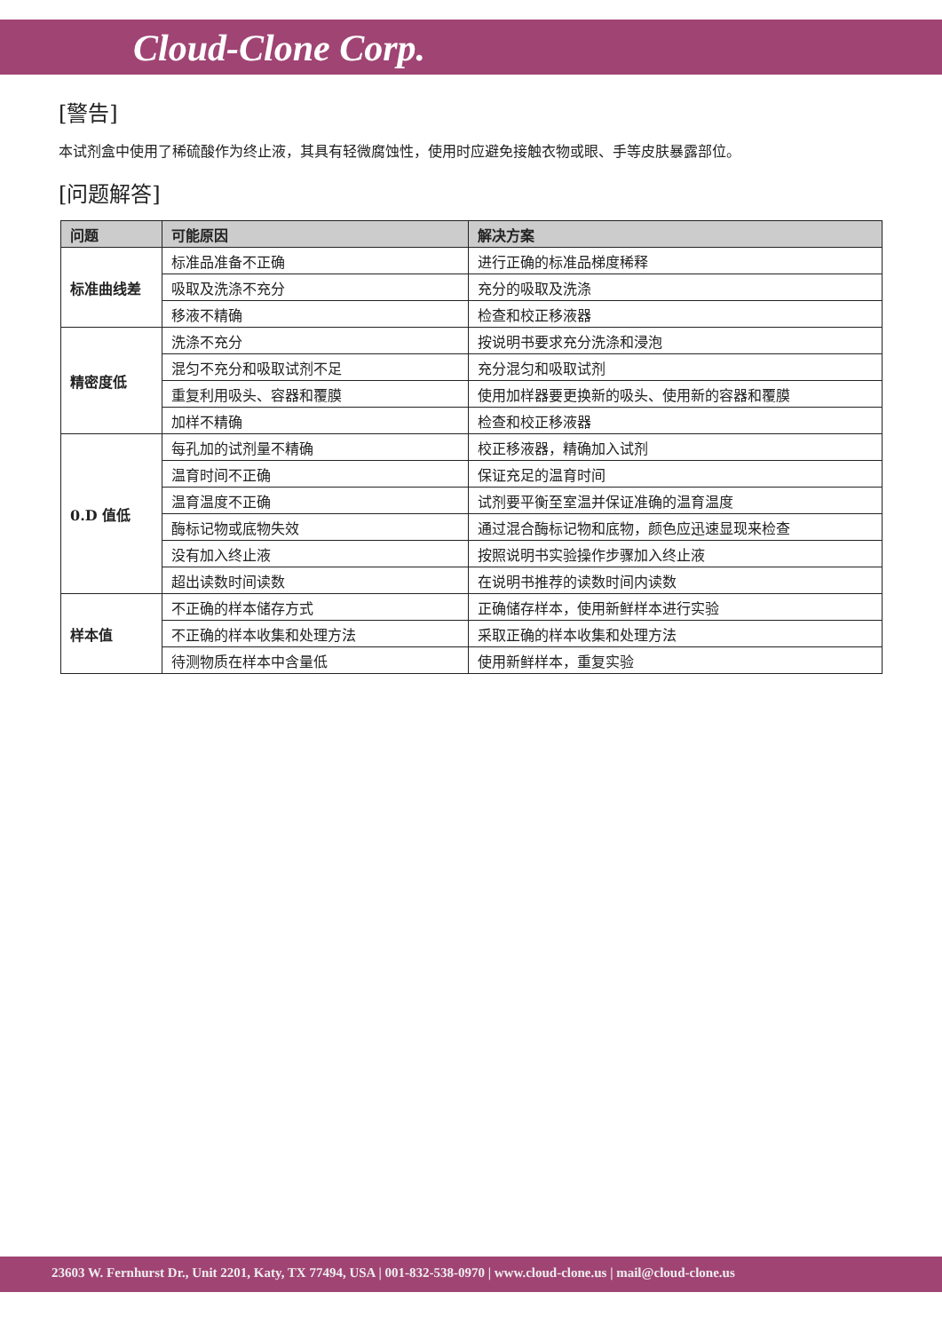Cloud-Clone Corp.
[警告]
本试剂盒中使用了稀硫酸作为终止液，其具有轻微腐蚀性，使用时应避免接触衣物或眼、手等皮肤暴露部位。
[问题解答]
| 问题 | 可能原因 | 解决方案 |
| --- | --- | --- |
| 标准曲线差 | 标准品准备不正确 | 进行正确的标准品梯度稀释 |
| | 吸取及洗涤不充分 | 充分的吸取及洗涤 |
| | 移液不精确 | 检查和校正移液器 |
| 精密度低 | 洗涤不充分 | 按说明书要求充分洗涤和浸泡 |
| | 混匀不充分和吸取试剂不足 | 充分混匀和吸取试剂 |
| | 重复利用吸头、容器和覆膜 | 使用加样器要更换新的吸头、使用新的容器和覆膜 |
| | 加样不精确 | 检查和校正移液器 |
| 0.D 值低 | 每孔加的试剂量不精确 | 校正移液器，精确加入试剂 |
| | 温育时间不正确 | 保证充足的温育时间 |
| | 温育温度不正确 | 试剂要平衡至室温并保证准确的温育温度 |
| | 酶标记物或底物失效 | 通过混合酶标记物和底物，颜色应迅速显现来检查 |
| | 没有加入终止液 | 按照说明书实验操作步骤加入终止液 |
| | 超出读数时间读数 | 在说明书推荐的读数时间内读数 |
| 样本值 | 不正确的样本储存方式 | 正确储存样本，使用新鲜样本进行实验 |
| | 不正确的样本收集和处理方法 | 采取正确的样本收集和处理方法 |
| | 待测物质在样本中含量低 | 使用新鲜样本，重复实验 |
23603 W. Fernhurst Dr., Unit 2201, Katy, TX 77494, USA | 001-832-538-0970 | www.cloud-clone.us | mail@cloud-clone.us